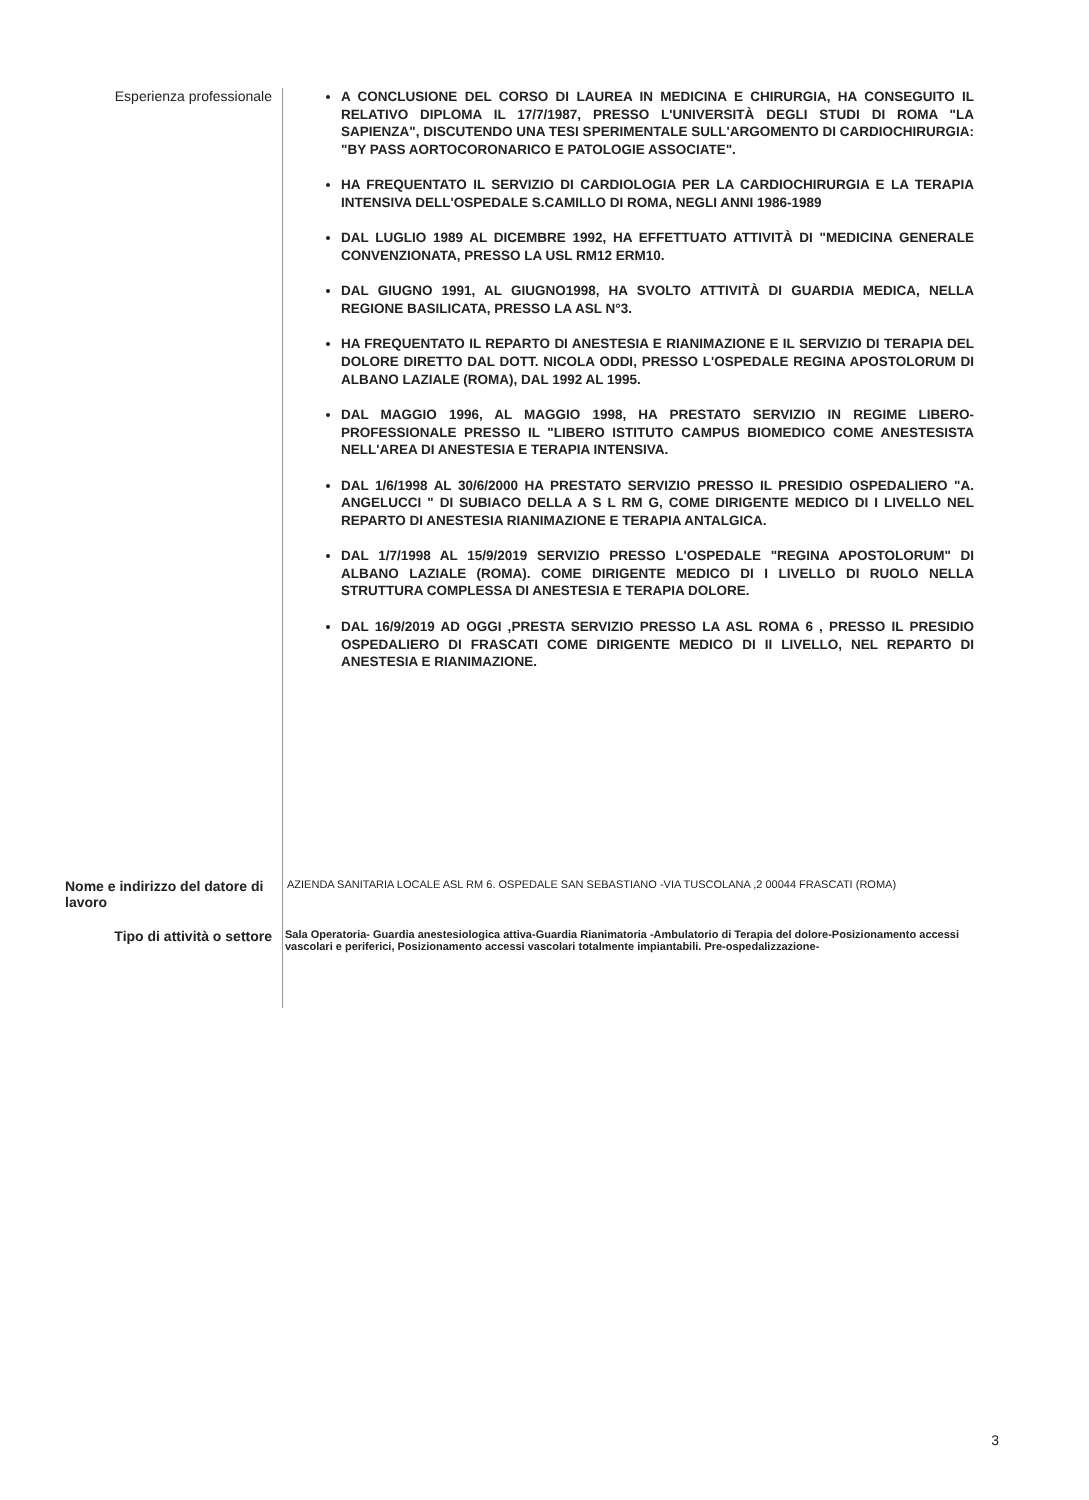Esperienza professionale
A CONCLUSIONE DEL CORSO DI LAUREA IN MEDICINA E CHIRURGIA, HA CONSEGUITO IL RELATIVO DIPLOMA IL 17/7/1987, PRESSO L'UNIVERSITÀ DEGLI STUDI DI ROMA "LA SAPIENZA", DISCUTENDO UNA TESI SPERIMENTALE SULL'ARGOMENTO DI CARDIOCHIRURGIA: "BY PASS AORTOCORONARICO E PATOLOGIE ASSOCIATE".
HA FREQUENTATO IL SERVIZIO DI CARDIOLOGIA PER LA CARDIOCHIRURGIA E LA TERAPIA INTENSIVA DELL'OSPEDALE S.CAMILLO DI ROMA, NEGLI ANNI 1986-1989
DAL LUGLIO 1989 AL DICEMBRE 1992, HA EFFETTUATO ATTIVITÀ DI "MEDICINA GENERALE CONVENZIONATA, PRESSO LA USL RM12 ERM10.
DAL GIUGNO 1991, AL GIUGNO1998, HA SVOLTO ATTIVITÀ DI GUARDIA MEDICA, NELLA REGIONE BASILICATA, PRESSO LA ASL N°3.
HA FREQUENTATO IL REPARTO DI ANESTESIA E RIANIMAZIONE E IL SERVIZIO DI TERAPIA DEL DOLORE DIRETTO DAL DOTT. NICOLA ODDI, PRESSO L'OSPEDALE REGINA APOSTOLORUM DI ALBANO LAZIALE (ROMA), DAL 1992 AL 1995.
DAL MAGGIO 1996, AL MAGGIO 1998, HA PRESTATO SERVIZIO IN REGIME LIBERO-PROFESSIONALE PRESSO IL "LIBERO ISTITUTO CAMPUS BIOMEDICO COME ANESTESISTA NELL'AREA DI ANESTESIA E TERAPIA INTENSIVA.
DAL 1/6/1998 AL 30/6/2000 HA PRESTATO SERVIZIO PRESSO IL PRESIDIO OSPEDALIERO "A. ANGELUCCI " DI SUBIACO DELLA A S L RM G, COME DIRIGENTE MEDICO DI I LIVELLO NEL REPARTO DI ANESTESIA RIANIMAZIONE E TERAPIA ANTALGICA.
DAL 1/7/1998 AL 15/9/2019 SERVIZIO PRESSO L'OSPEDALE "REGINA APOSTOLORUM" DI ALBANO LAZIALE (ROMA). COME DIRIGENTE MEDICO DI I LIVELLO DI RUOLO NELLA STRUTTURA COMPLESSA DI ANESTESIA E TERAPIA DOLORE.
DAL 16/9/2019 AD OGGI ,PRESTA SERVIZIO PRESSO LA ASL ROMA 6 , PRESSO IL PRESIDIO OSPEDALIERO DI FRASCATI COME DIRIGENTE MEDICO DI II LIVELLO, NEL REPARTO DI ANESTESIA E RIANIMAZIONE.
Nome e indirizzo del datore di lavoro
AZIENDA SANITARIA LOCALE ASL RM 6. OSPEDALE SAN SEBASTIANO -VIA TUSCOLANA ,2 00044 FRASCATI (ROMA)
Tipo di attività o settore
Sala Operatoria- Guardia anestesiologica attiva-Guardia Rianimatoria -Ambulatorio di Terapia del dolore-Posizionamento accessi vascolari e periferici, Posizionamento accessi vascolari totalmente impiantabili. Pre-ospedalizzazione-
3